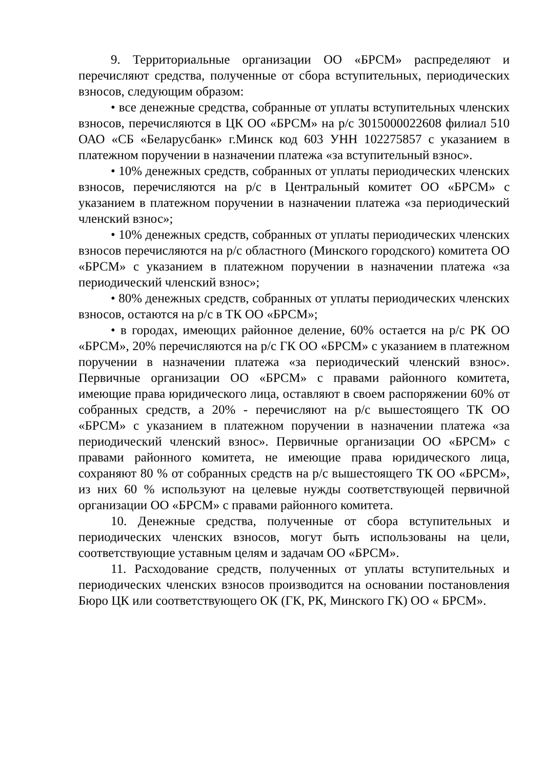9. Территориальные организации ОО «БРСМ» распределяют и перечисляют средства, полученные от сбора вступительных, периодических взносов, следующим образом:
• все денежные средства, собранные от уплаты вступительных членских взносов, перечисляются в ЦК ОО «БРСМ» на р/с 3015000022608 филиал 510 ОАО «СБ «Беларусбанк» г.Минск код 603 УНН 102275857 с указанием в платежном поручении в назначении платежа «за вступительный взнос».
• 10% денежных средств, собранных от уплаты периодических членских взносов, перечисляются на р/с в Центральный комитет ОО «БРСМ» с указанием в платежном поручении в назначении платежа «за периодический членский взнос»;
• 10% денежных средств, собранных от уплаты периодических членских взносов перечисляются на р/с областного (Минского городского) комитета ОО «БРСМ» с указанием в платежном поручении в назначении платежа «за периодический членский взнос»;
• 80% денежных средств, собранных от уплаты периодических членских взносов, остаются на р/с в ТК ОО «БРСМ»;
• в городах, имеющих районное деление, 60% остается на р/с РК ОО «БРСМ», 20% перечисляются на р/с ГК ОО «БРСМ» с указанием в платежном поручении в назначении платежа «за периодический членский взнос». Первичные организации ОО «БРСМ» с правами районного комитета, имеющие права юридического лица, оставляют в своем распоряжении 60% от собранных средств, а 20% - перечисляют на р/с вышестоящего ТК ОО «БРСМ» с указанием в платежном поручении в назначении платежа «за периодический членский взнос». Первичные организации ОО «БРСМ» с правами районного комитета, не имеющие права юридического лица, сохраняют 80 % от собранных средств на р/с вышестоящего ТК ОО «БРСМ», из них 60 % используют на целевые нужды соответствующей первичной организации ОО «БРСМ» с правами районного комитета.
10. Денежные средства, полученные от сбора вступительных и периодических членских взносов, могут быть использованы на цели, соответствующие уставным целям и задачам ОО «БРСМ».
11. Расходование средств, полученных от уплаты вступительных и периодических членских взносов производится на основании постановления Бюро ЦК или соответствующего ОК (ГК, РК, Минского ГК) ОО « БРСМ».